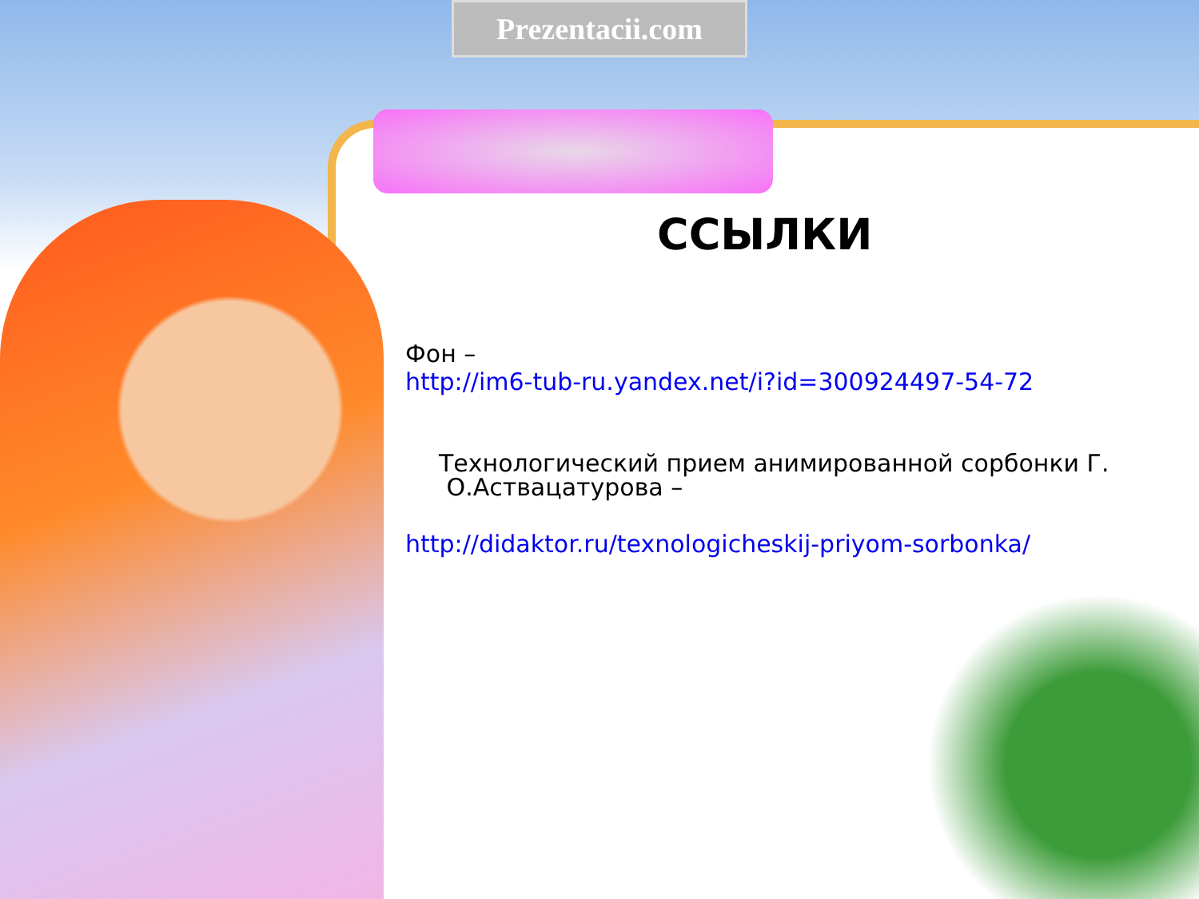Prezentacii.com
ССЫЛКИ
Фон –
http://im6-tub-ru.yandex.net/i?id=300924497-54-72
Технологический прием анимированной сорбонки Г.
О.Аствацатурова –
http://didaktor.ru/texnologicheskij-priyom-sorbonka/